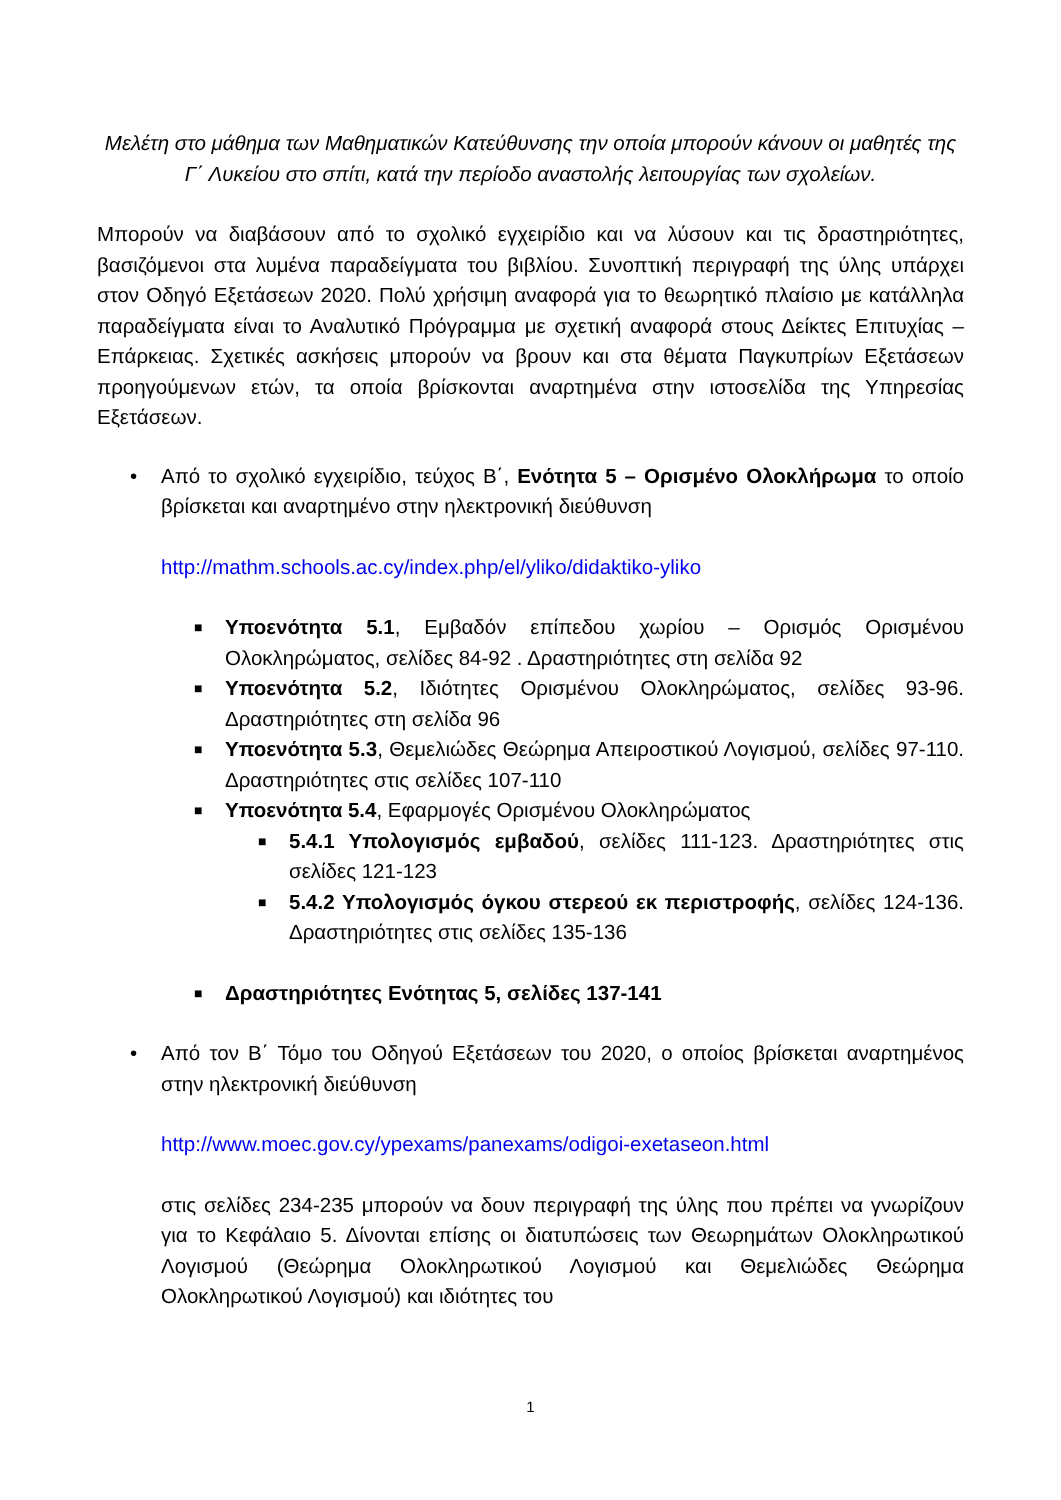Μελέτη στο μάθημα των Μαθηματικών Κατεύθυνσης την οποία μπορούν κάνουν οι μαθητές της Γ΄ Λυκείου στο σπίτι, κατά την περίοδο αναστολής λειτουργίας των σχολείων.
Μπορούν να διαβάσουν από το σχολικό εγχειρίδιο και να λύσουν και τις δραστηριότητες, βασιζόμενοι στα λυμένα παραδείγματα του βιβλίου. Συνοπτική περιγραφή της ύλης υπάρχει στον Οδηγό Εξετάσεων 2020. Πολύ χρήσιμη αναφορά για το θεωρητικό πλαίσιο με κατάλληλα παραδείγματα είναι το Αναλυτικό Πρόγραμμα με σχετική αναφορά στους Δείκτες Επιτυχίας – Επάρκειας. Σχετικές ασκήσεις μπορούν να βρουν και στα θέματα Παγκυπρίων Εξετάσεων προηγούμενων ετών, τα οποία βρίσκονται αναρτημένα στην ιστοσελίδα της Υπηρεσίας Εξετάσεων.
• Από το σχολικό εγχειρίδιο, τεύχος Β΄, Ενότητα 5 – Ορισμένο Ολοκλήρωμα το οποίο βρίσκεται και αναρτημένο στην ηλεκτρονική διεύθυνση
http://mathm.schools.ac.cy/index.php/el/yliko/didaktiko-yliko
■
Υποενότητα 5.1, Εμβαδόν επίπεδου χωρίου – Ορισμός Ορισμένου Ολοκληρώματος, σελίδες 84-92 . Δραστηριότητες στη σελίδα 92
■
Υποενότητα 5.2, Ιδιότητες Ορισμένου Ολοκληρώματος, σελίδες 93-96. Δραστηριότητες στη σελίδα 96
■
Υποενότητα 5.3, Θεμελιώδες Θεώρημα Απειροστικού Λογισμού, σελίδες 97-110. Δραστηριότητες στις σελίδες 107-110
■
Υποενότητα 5.4, Εφαρμογές Ορισμένου Ολοκληρώματος
■
5.4.1 Υπολογισμός εμβαδού, σελίδες 111-123. Δραστηριότητες στις σελίδες 121-123
■
5.4.2 Υπολογισμός όγκου στερεού εκ περιστροφής, σελίδες 124-136. Δραστηριότητες στις σελίδες 135-136
■
Δραστηριότητες Ενότητας 5, σελίδες 137-141
• Από τον Β΄ Τόμο του Οδηγού Εξετάσεων του 2020, ο οποίος βρίσκεται αναρτημένος στην ηλεκτρονική διεύθυνση
http://www.moec.gov.cy/ypexams/panexams/odigoi-exetaseon.html
στις σελίδες 234-235 μπορούν να δουν περιγραφή της ύλης που πρέπει να γνωρίζουν για το Κεφάλαιο 5. Δίνονται επίσης οι διατυπώσεις των Θεωρημάτων Ολοκληρωτικού Λογισμού (Θεώρημα Ολοκληρωτικού Λογισμού και Θεμελιώδες Θεώρημα Ολοκληρωτικού Λογισμού) και ιδιότητες του
1